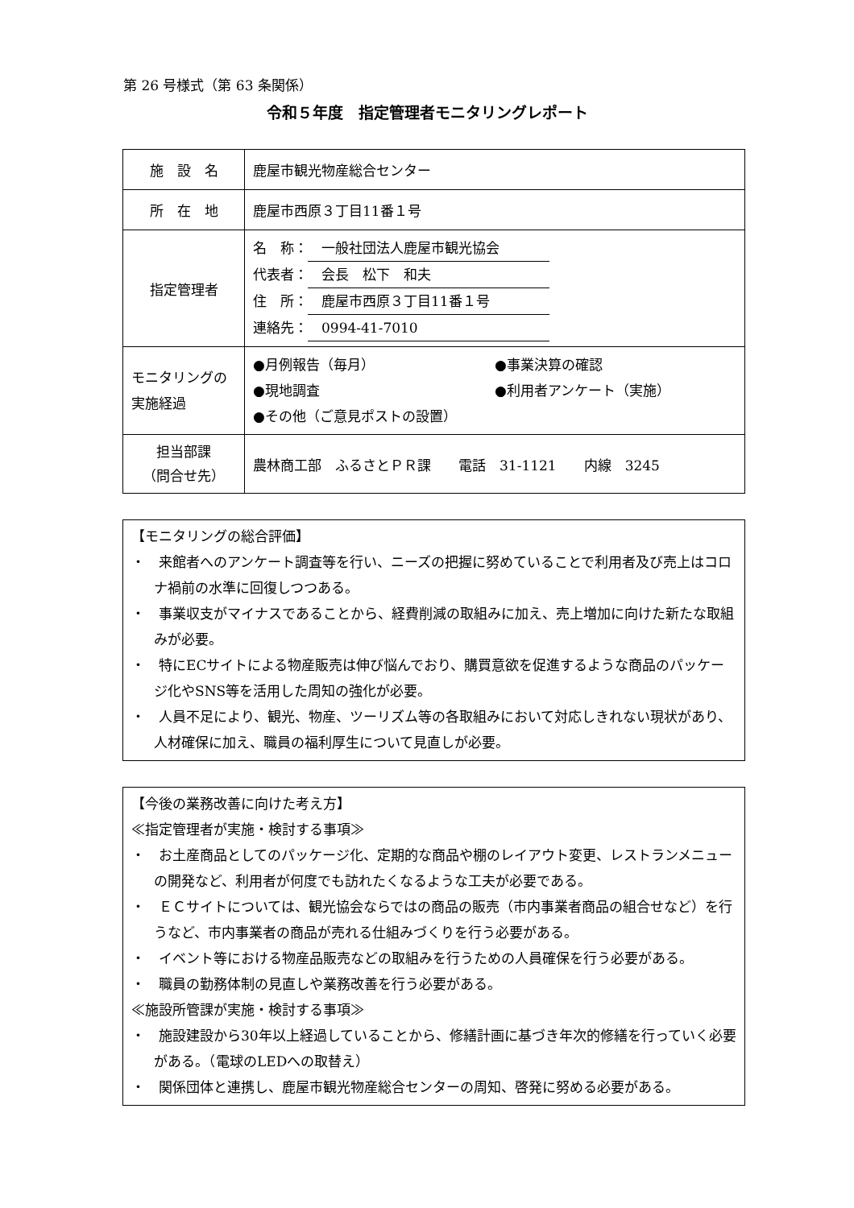第 26 号様式（第 63 条関係）
令和５年度　指定管理者モニタリングレポート
| 施 設 名 | 鹿屋市観光物産総合センター |
| 所 在 地 | 鹿屋市西原３丁目11番１号 |
| 指定管理者 | 名 称： 一般社団法人鹿屋市観光協会 代表者： 会長 松下 和夫 住 所： 鹿屋市西原３丁目11番１号 連絡先： 0994-41-7010 |
| モニタリングの 実施経過 | ●月例報告（毎月） ●事業決算の確認 ●現地調査 ●利用者アンケート（実施） ●その他（ご意見ポストの設置） |
| 担当部課 （問合せ先） | 農林商工部 ふるさとＰＲ課 電話 31-1121 内線 3245 |
【モニタリングの総合評価】
・　来館者へのアンケート調査等を行い、ニーズの把握に努めていることで利用者及び売上はコロナ禍前の水準に回復しつつある。
・　事業収支がマイナスであることから、経費削減の取組みに加え、売上増加に向けた新たな取組みが必要。
・　特にECサイトによる物産販売は伸び悩んでおり、購買意欲を促進するような商品のパッケージ化やSNS等を活用した周知の強化が必要。
・　人員不足により、観光、物産、ツーリズム等の各取組みにおいて対応しきれない現状があり、人材確保に加え、職員の福利厚生について見直しが必要。
【今後の業務改善に向けた考え方】
≪指定管理者が実施・検討する事項≫
・　お土産商品としてのパッケージ化、定期的な商品や棚のレイアウト変更、レストランメニューの開発など、利用者が何度でも訪れたくなるような工夫が必要である。
・　ＥＣサイトについては、観光協会ならではの商品の販売（市内事業者商品の組合せなど）を行うなど、市内事業者の商品が売れる仕組みづくりを行う必要がある。
・　イベント等における物産品販売などの取組みを行うための人員確保を行う必要がある。
・　職員の勤務体制の見直しや業務改善を行う必要がある。
≪施設所管課が実施・検討する事項≫
・　施設建設から30年以上経過していることから、修繕計画に基づき年次的修繕を行っていく必要がある。（電球のLEDへの取替え）
・　関係団体と連携し、鹿屋市観光物産総合センターの周知、啓発に努める必要がある。